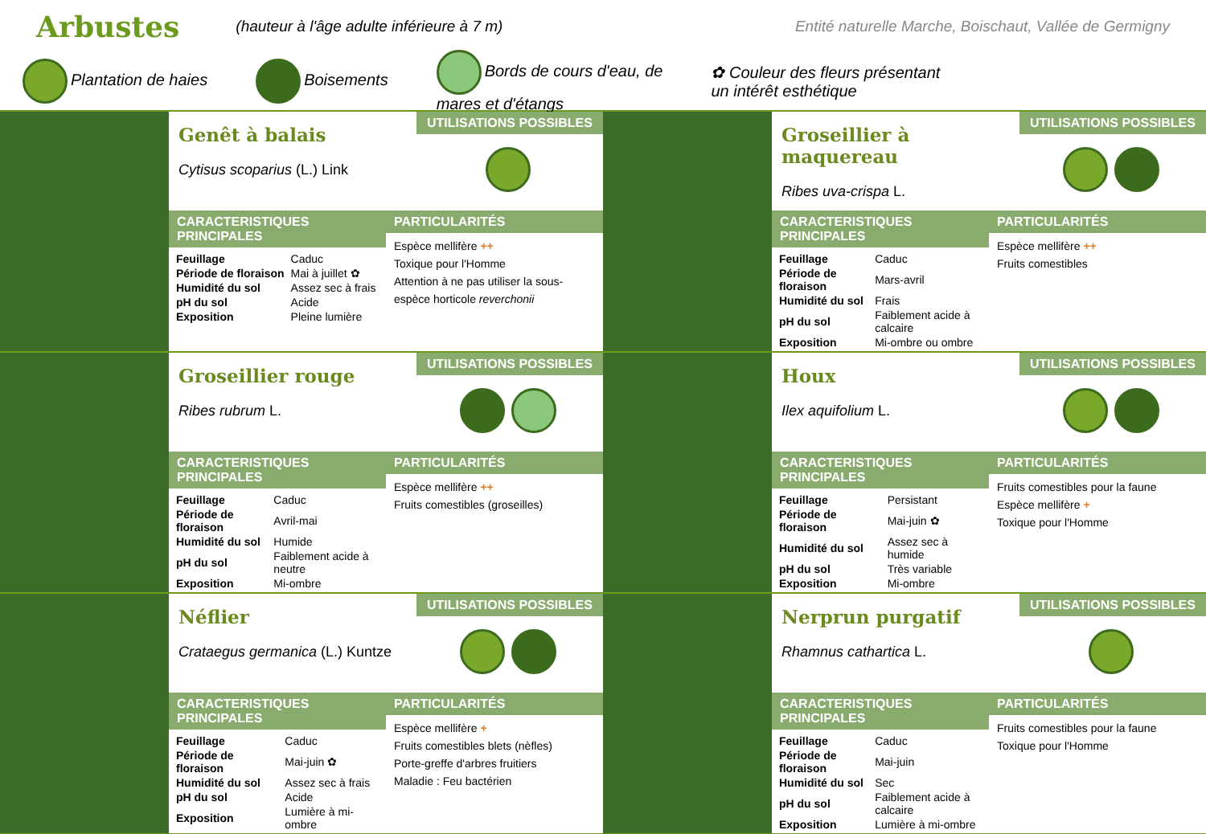Arbustes
(hauteur à l'âge adulte inférieure à 7 m) Entité naturelle Marche, Boischaut, Vallée de Germigny
Plantation de haies Boisements Bords de cours d'eau, de
mares et d'étangs ✿ Couleur des fleurs présentant
un intérêt esthétique
Genêt à balais
Cytisus scoparius (L.) Link
UTILISATIONS POSSIBLES
CARACTERISTIQUES PRINCIPALES
| Feuillage | Caduc |
| Période de floraison | Mai à juillet ✿ |
| Humidité du sol | Assez sec à frais |
| pH du sol | Acide |
| Exposition | Pleine lumière |
PARTICULARITÉS
Espèce mellifère ++
Toxique pour l'Homme
Attention à ne pas utiliser la sous-espèce horticole reverchonii
Groseillier à maquereau
Ribes uva-crispa L.
UTILISATIONS POSSIBLES
CARACTERISTIQUES PRINCIPALES
| Feuillage | Caduc |
| Période de floraison | Mars-avril |
| Humidité du sol | Frais |
| pH du sol | Faiblement acide à calcaire |
| Exposition | Mi-ombre ou ombre |
PARTICULARITÉS
Espèce mellifère ++
Fruits comestibles
Groseillier rouge
Ribes rubrum L.
UTILISATIONS POSSIBLES
CARACTERISTIQUES PRINCIPALES
| Feuillage | Caduc |
| Période de floraison | Avril-mai |
| Humidité du sol | Humide |
| pH du sol | Faiblement acide à neutre |
| Exposition | Mi-ombre |
PARTICULARITÉS
Espèce mellifère ++
Fruits comestibles (groseilles)
Houx
Ilex aquifolium L.
UTILISATIONS POSSIBLES
CARACTERISTIQUES PRINCIPALES
| Feuillage | Persistant |
| Période de floraison | Mai-juin ✿ |
| Humidité du sol | Assez sec à humide |
| pH du sol | Très variable |
| Exposition | Mi-ombre |
PARTICULARITÉS
Fruits comestibles pour la faune
Espèce mellifère +
Toxique pour l'Homme
Néflier
Crataegus germanica (L.) Kuntze
UTILISATIONS POSSIBLES
CARACTERISTIQUES PRINCIPALES
| Feuillage | Caduc |
| Période de floraison | Mai-juin ✿ |
| Humidité du sol | Assez sec à frais |
| pH du sol | Acide |
| Exposition | Lumière à mi-ombre |
PARTICULARITÉS
Espèce mellifère +
Fruits comestibles blets (nèfles)
Porte-greffe d'arbres fruitiers
Maladie : Feu bactérien
Nerprun purgatif
Rhamnus cathartica L.
UTILISATIONS POSSIBLES
CARACTERISTIQUES PRINCIPALES
| Feuillage | Caduc |
| Période de floraison | Mai-juin |
| Humidité du sol | Sec |
| pH du sol | Faiblement acide à calcaire |
| Exposition | Lumière à mi-ombre |
PARTICULARITÉS
Fruits comestibles pour la faune
Toxique pour l'Homme